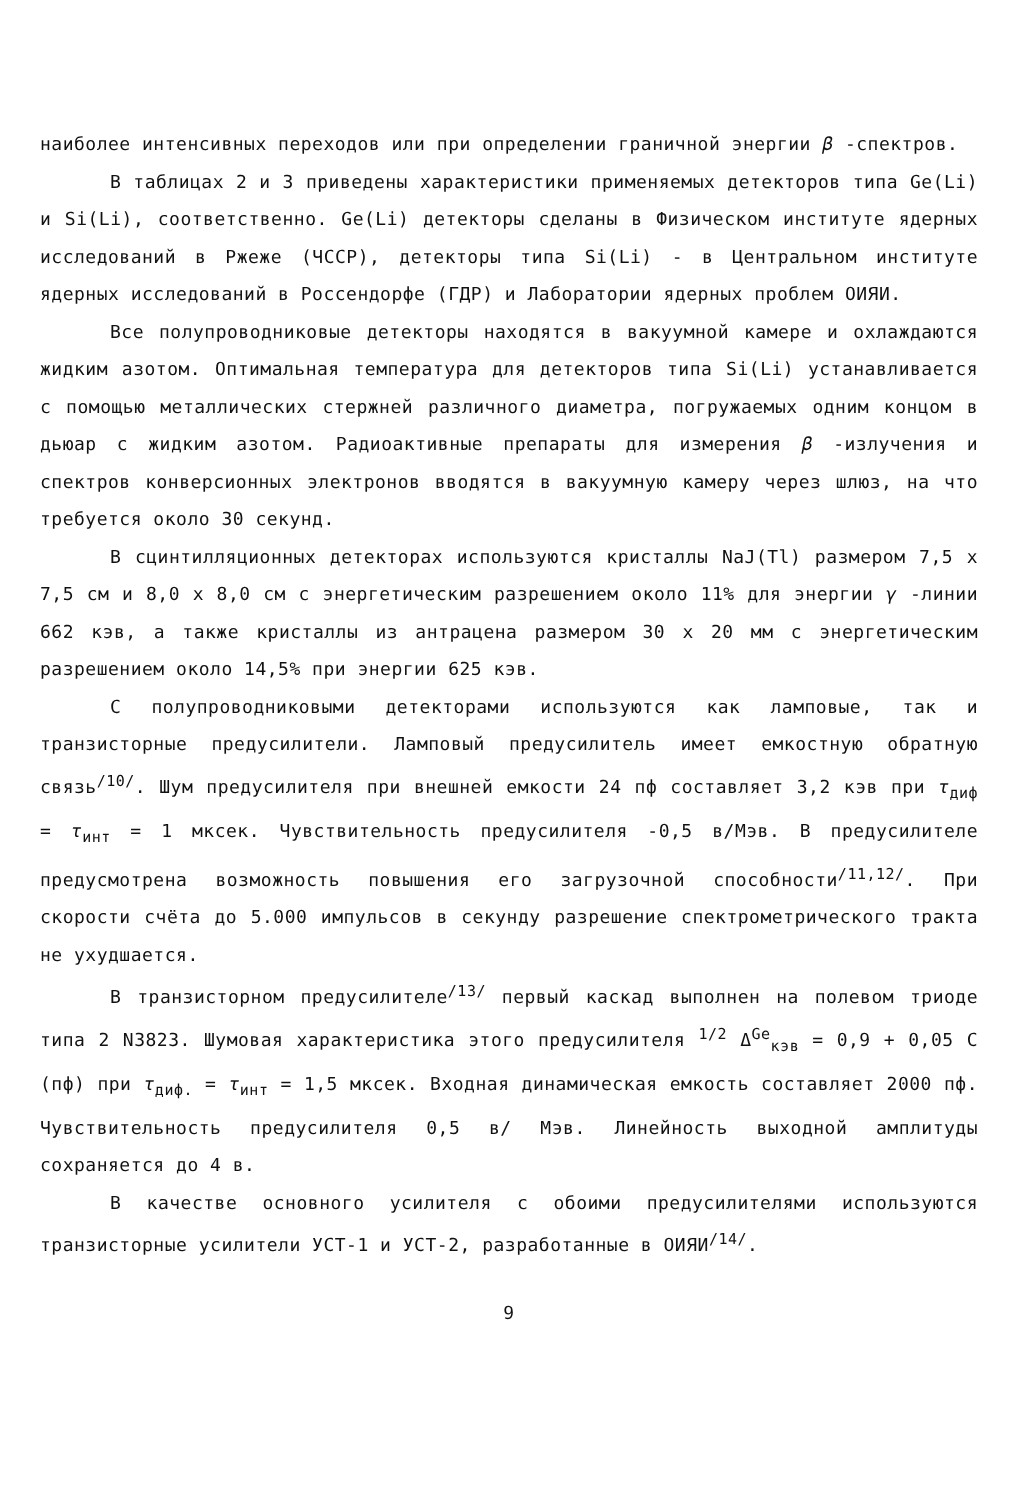наиболее интенсивных переходов или при определении граничной энергии β -спектров.
В таблицах 2 и 3 приведены характеристики применяемых детекторов типа Ge(Li) и Si(Li), соответственно. Ge(Li) детекторы сделаны в Физическом институте ядерных исследований в Ржеже (ЧССР), детекторы типа Si(Li) - в Центральном институте ядерных исследований в Россендорфе (ГДР) и Лаборатории ядерных проблем ОИЯИ.
Все полупроводниковые детекторы находятся в вакуумной камере и охлаждаются жидким азотом. Оптимальная температура для детекторов типа Si(Li) устанавливается с помощью металлических стержней различного диаметра, погружаемых одним концом в дьюар с жидким азотом. Радиоактивные препараты для измерения β -излучения и спектров конверсионных электронов вводятся в вакуумную камеру через шлюз, на что требуется около 30 секунд.
В сцинтилляционных детекторах используются кристаллы NaJ(Tl) размером 7,5 x 7,5 см и 8,0 x 8,0 см с энергетическим разрешением около 11% для энергии γ -линии 662 кэв, а также кристаллы из антрацена размером 30 x 20 мм с энергетическим разрешением около 14,5% при энергии 625 кэв.
С полупроводниковыми детекторами используются как ламповые, так и транзисторные предусилители. Ламповый предусилитель имеет емкостную обратную связь<sup>/10/</sup>. Шум предусилителя при внешней емкости 24 пф составляет 3,2 кэв при τ<sub>диф</sub> = τ<sub>инт</sub> = 1 мксек. Чувствительность предусилителя -0,5 в/Мэв. В предусилителе предусмотрена возможность повышения его загрузочной способности<sup>/11,12/</sup>. При скорости счёта до 5.000 импульсов в секунду разрешение спектрометрического тракта не ухудшается.
В транзисторном предусилителе<sup>/13/</sup> первый каскад выполнен на полевом триоде типа 2 N3823. Шумовая характеристика этого предусилителя <sup>1/2</sup> Δ<sup>Ge</sup><sub>кэв</sub> = 0,9 + 0,05 C (пф) при τ<sub>диф.</sub> = τ<sub>инт</sub> = 1,5 мксек. Входная динамическая емкость составляет 2000 пф. Чувствительность предусилителя 0,5 в/ Мэв. Линейность выходной амплитуды сохраняется до 4 в.
В качестве основного усилителя с обоими предусилителями используются транзисторные усилители УСТ-1 и УСТ-2, разработанные в ОИЯИ<sup>/14/</sup>.
9